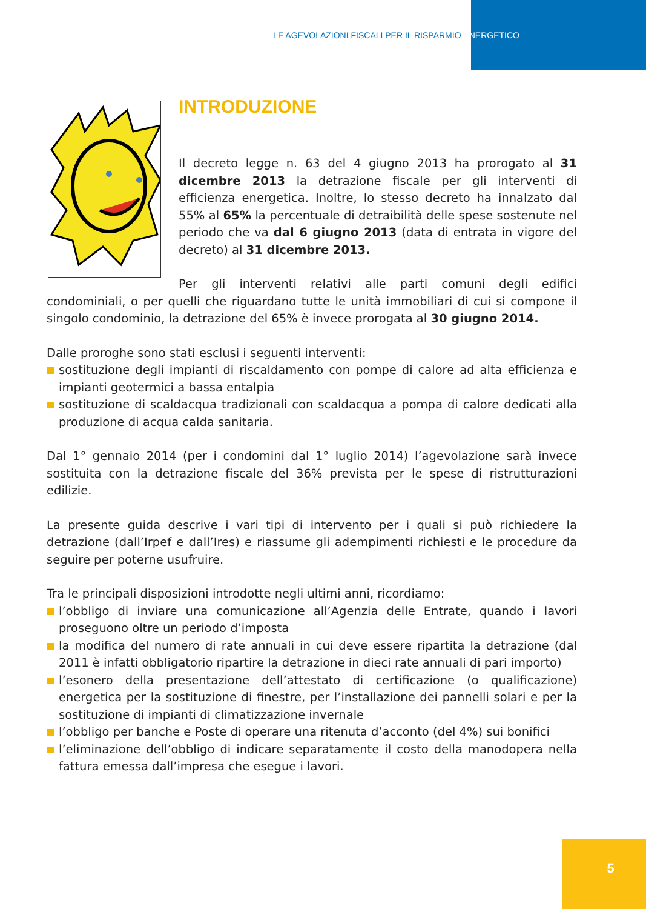LE AGEVOLAZIONI FISCALI PER IL RISPARMIO ENERGETICO
INTRODUZIONE
Il decreto legge n. 63 del 4 giugno 2013 ha prorogato al 31 dicembre 2013 la detrazione fiscale per gli interventi di efficienza energetica. Inoltre, lo stesso decreto ha innalzato dal 55% al 65% la percentuale di detraibilità delle spese sostenute nel periodo che va dal 6 giugno 2013 (data di entrata in vigore del decreto) al 31 dicembre 2013.
Per gli interventi relativi alle parti comuni degli edifici condominiali, o per quelli che riguardano tutte le unità immobiliari di cui si compone il singolo condominio, la detrazione del 65% è invece prorogata al 30 giugno 2014.
Dalle proroghe sono stati esclusi i seguenti interventi:
sostituzione degli impianti di riscaldamento con pompe di calore ad alta efficienza e impianti geotermici a bassa entalpia
sostituzione di scaldacqua tradizionali con scaldacqua a pompa di calore dedicati alla produzione di acqua calda sanitaria.
Dal 1° gennaio 2014 (per i condomini dal 1° luglio 2014) l’agevolazione sarà invece sostituita con la detrazione fiscale del 36% prevista per le spese di ristrutturazioni edilizie.
La presente guida descrive i vari tipi di intervento per i quali si può richiedere la detrazione (dall’Irpef e dall’Ires) e riassume gli adempimenti richiesti e le procedure da seguire per poterne usufruire.
Tra le principali disposizioni introdotte negli ultimi anni, ricordiamo:
l’obbligo di inviare una comunicazione all’Agenzia delle Entrate, quando i lavori proseguono oltre un periodo d’imposta
la modifica del numero di rate annuali in cui deve essere ripartita la detrazione (dal 2011 è infatti obbligatorio ripartire la detrazione in dieci rate annuali di pari importo)
l’esonero della presentazione dell’attestato di certificazione (o qualificazione) energetica per la sostituzione di finestre, per l’installazione dei pannelli solari e per la sostituzione di impianti di climatizzazione invernale
l’obbligo per banche e Poste di operare una ritenuta d’acconto (del 4%) sui bonifici
l’eliminazione dell’obbligo di indicare separatamente il costo della manodopera nella fattura emessa dall’impresa che esegue i lavori.
5